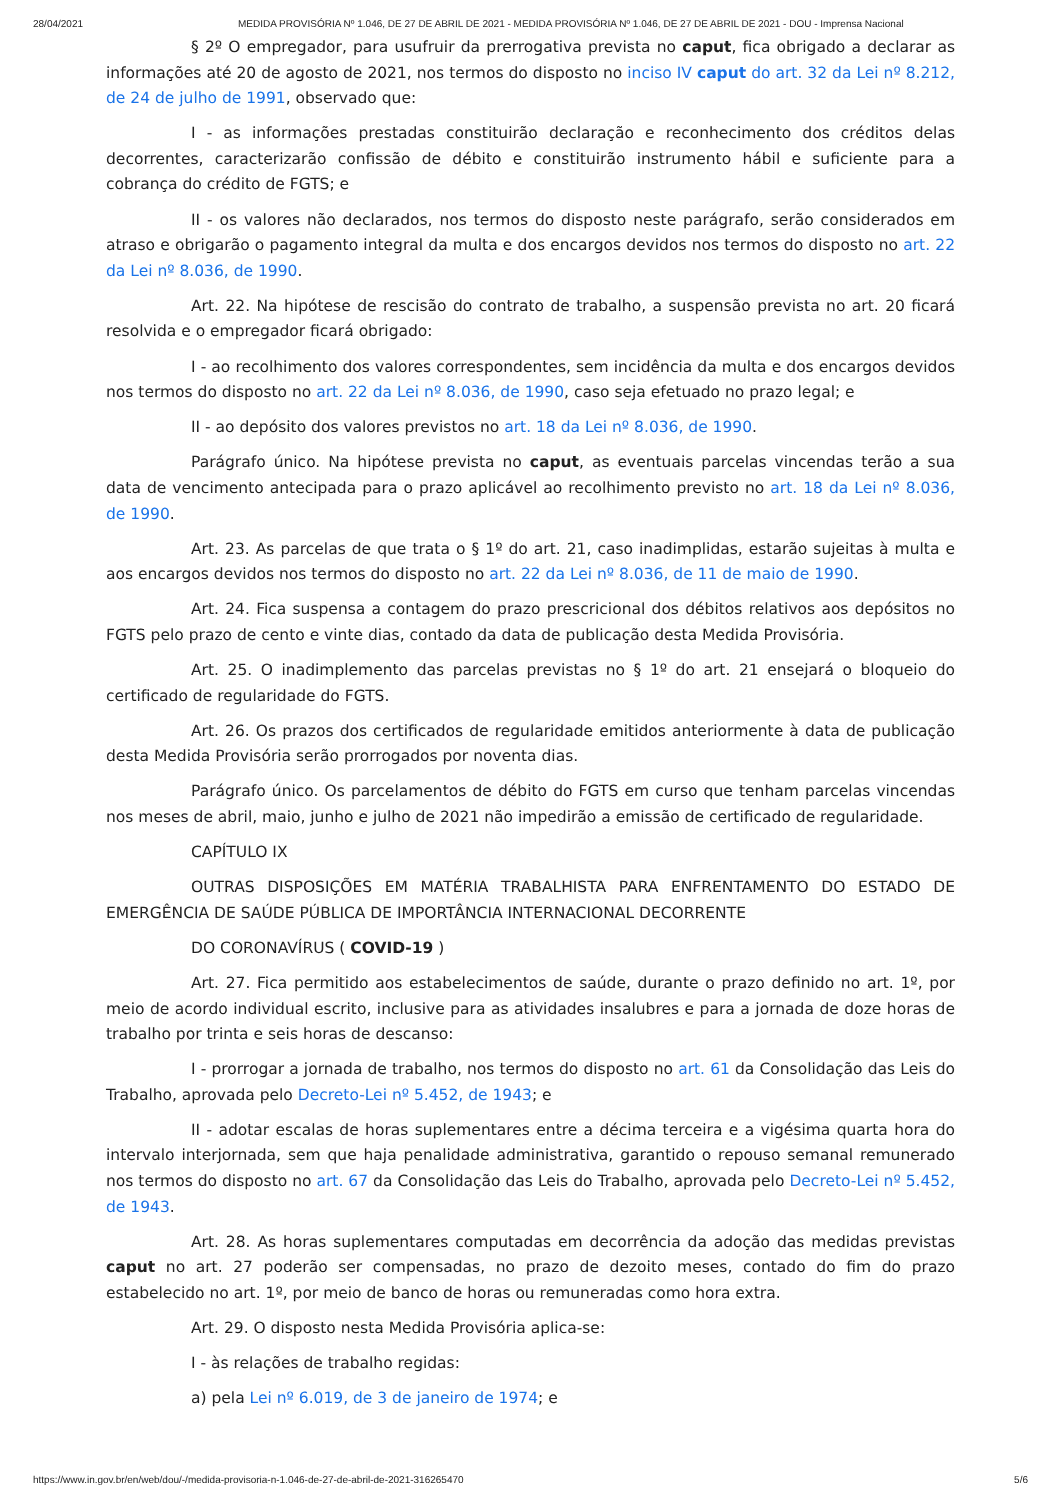28/04/2021 MEDIDA PROVISÓRIA Nº 1.046, DE 27 DE ABRIL DE 2021 - MEDIDA PROVISÓRIA Nº 1.046, DE 27 DE ABRIL DE 2021 - DOU - Imprensa Nacional
§ 2º O empregador, para usufruir da prerrogativa prevista no caput, fica obrigado a declarar as informações até 20 de agosto de 2021, nos termos do disposto no inciso IV caput do art. 32 da Lei nº 8.212, de 24 de julho de 1991, observado que:
I - as informações prestadas constituirão declaração e reconhecimento dos créditos delas decorrentes, caracterizarão confissão de débito e constituirão instrumento hábil e suficiente para a cobrança do crédito de FGTS; e
II - os valores não declarados, nos termos do disposto neste parágrafo, serão considerados em atraso e obrigarão o pagamento integral da multa e dos encargos devidos nos termos do disposto no art. 22 da Lei nº 8.036, de 1990.
Art. 22. Na hipótese de rescisão do contrato de trabalho, a suspensão prevista no art. 20 ficará resolvida e o empregador ficará obrigado:
I - ao recolhimento dos valores correspondentes, sem incidência da multa e dos encargos devidos nos termos do disposto no art. 22 da Lei nº 8.036, de 1990, caso seja efetuado no prazo legal; e
II - ao depósito dos valores previstos no art. 18 da Lei nº 8.036, de 1990.
Parágrafo único. Na hipótese prevista no caput, as eventuais parcelas vincendas terão a sua data de vencimento antecipada para o prazo aplicável ao recolhimento previsto no art. 18 da Lei nº 8.036, de 1990.
Art. 23. As parcelas de que trata o § 1º do art. 21, caso inadimplidas, estarão sujeitas à multa e aos encargos devidos nos termos do disposto no art. 22 da Lei nº 8.036, de 11 de maio de 1990.
Art. 24. Fica suspensa a contagem do prazo prescricional dos débitos relativos aos depósitos no FGTS pelo prazo de cento e vinte dias, contado da data de publicação desta Medida Provisória.
Art. 25. O inadimplemento das parcelas previstas no § 1º do art. 21 ensejará o bloqueio do certificado de regularidade do FGTS.
Art. 26. Os prazos dos certificados de regularidade emitidos anteriormente à data de publicação desta Medida Provisória serão prorrogados por noventa dias.
Parágrafo único. Os parcelamentos de débito do FGTS em curso que tenham parcelas vincendas nos meses de abril, maio, junho e julho de 2021 não impedirão a emissão de certificado de regularidade.
CAPÍTULO IX
OUTRAS DISPOSIÇÕES EM MATÉRIA TRABALHISTA PARA ENFRENTAMENTO DO ESTADO DE EMERGÊNCIA DE SAÚDE PÚBLICA DE IMPORTÂNCIA INTERNACIONAL DECORRENTE
DO CORONAVÍRUS ( COVID-19 )
Art. 27. Fica permitido aos estabelecimentos de saúde, durante o prazo definido no art. 1º, por meio de acordo individual escrito, inclusive para as atividades insalubres e para a jornada de doze horas de trabalho por trinta e seis horas de descanso:
I - prorrogar a jornada de trabalho, nos termos do disposto no art. 61 da Consolidação das Leis do Trabalho, aprovada pelo Decreto-Lei nº 5.452, de 1943; e
II - adotar escalas de horas suplementares entre a décima terceira e a vigésima quarta hora do intervalo interjornada, sem que haja penalidade administrativa, garantido o repouso semanal remunerado nos termos do disposto no art. 67 da Consolidação das Leis do Trabalho, aprovada pelo Decreto-Lei nº 5.452, de 1943.
Art. 28. As horas suplementares computadas em decorrência da adoção das medidas previstas caput no art. 27 poderão ser compensadas, no prazo de dezoito meses, contado do fim do prazo estabelecido no art. 1º, por meio de banco de horas ou remuneradas como hora extra.
Art. 29. O disposto nesta Medida Provisória aplica-se:
I - às relações de trabalho regidas:
a) pela Lei nº 6.019, de 3 de janeiro de 1974; e
https://www.in.gov.br/en/web/dou/-/medida-provisoria-n-1.046-de-27-de-abril-de-2021-316265470 5/6